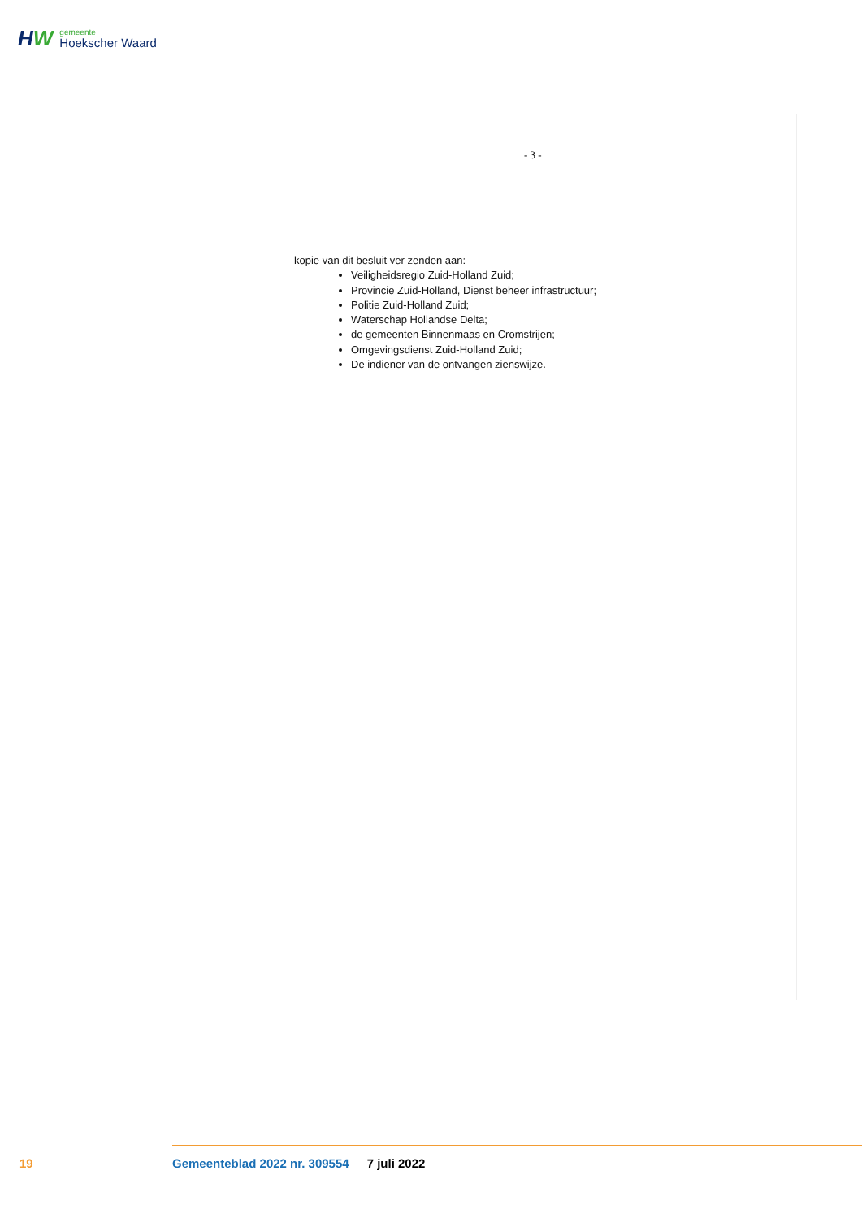HW
gemeente
Hoekscher Waard
- 3 -
kopie van dit besluit ver zenden aan:
Veiligheidsregio Zuid-Holland Zuid;
Provincie Zuid-Holland, Dienst beheer infrastructuur;
Politie Zuid-Holland Zuid;
Waterschap Hollandse Delta;
de gemeenten Binnenmaas en Cromstrijen;
Omgevingsdienst Zuid-Holland Zuid;
De indiener van de ontvangen zienswijze.
19 Gemeenteblad 2022 nr. 309554 7 juli 2022